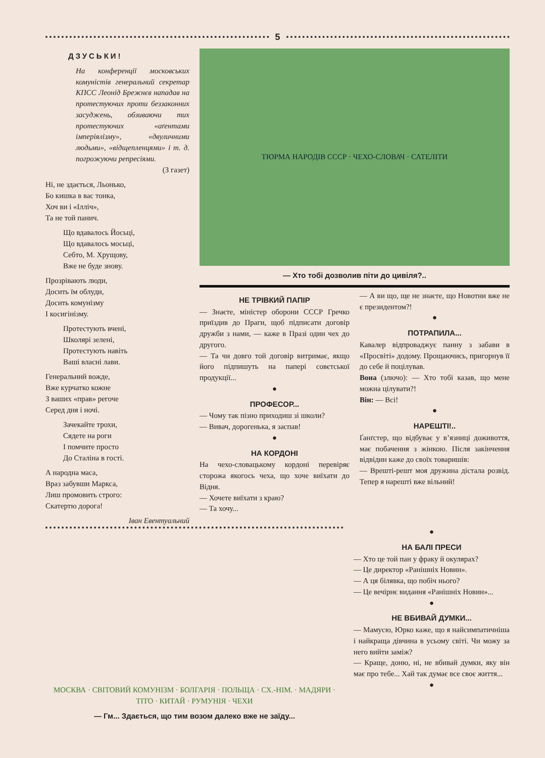5
ДЗУСЬКИ!
На конференції московських комуністів генеральний секретар КПСС Леонід Брежнєв нападав на протестуючих проти беззаконних засуджень, обзиваючи тих протестуючих «аґентами імперіялізму», «двуличними людьми», «відщепленцями» і т. д. погрожуючи репресіями.
(З газет)
Ні, не здається, Льонько,
Бо кишка в вас тонка,
Хоч ви і «Ілліч»,
Та не той панич.
Що вдавалось Йосьці,
Що вдавалось мосьці,
Себто, М. Хрущову,
Вже не буде знову.
Прозрівають люди,
Досить їм облуди,
Досить комунізму
І косигінізму.
Протестують вчені,
Школярі зелені,
Протестують навіть
Ваші власні лави.
Генеральний вожде,
Вже курчатко кожне
З ваших «прав» регоче
Серед дня і ночі.
Зачекайте трохи,
Сядете на роги
І помчите просто
До Сталіна в гості.
А народна маса,
Враз забувши Маркса,
Лиш промовить строго:
Скатертю дорога!
Іван Евентуальний
ТЮРМА НАРОДІВ СССР · ЧЕХО-СЛОВАЧ · САТЕЛІТИ
— Хто тобі дозволив піти до цивіля?..
НЕ ТРІВКИЙ ПАПІР
— Знаєте, міністер оборони СССР Гречко приїздив до Праги, щоб підписати договір дружби з нами, — каже в Празі один чех до другого.
— Та чи довго той договір витримає, якщо його підпишуть на папері совєтської продукції...
●
ПРОФЕСОР...
— Чому так пізно приходиш зі школи?
— Вивач, дорогенька, я заспав!
●
НА КОРДОНІ
На чехо-словацькому кордоні перевіряє сторожа якогось чеха, що хоче виїхати до Відня.
— Хочете виїхати з краю?
— Та хочу...
— А ви що, ще не знаєте, що Новотни вже не є президентом?!
●
ПОТРАПИЛА...
Кавалер відпроваджує панну з забави в «Просвіті» додому. Прощаючись, пригорнув її до себе й поцілував.
Вона (злючо): — Хто тобі казав, що мене можна цілувати?!
Він: — Всі!
●
НАРЕШТІ!..
Ґанґстер, що відбуває у в’язниці доживоття, має побачення з жінкою. Після закінчення відвідин каже до своїх товаришів:
— Врешті-решт моя дружина дістала розвід. Тепер я нарешті вже вільний!
МОСКВА · СВІТОВИЙ КОМУНІЗМ · БОЛГАРІЯ · ПОЛЬЩА · СХ.-НІМ. · МАДЯРИ · ТІТО · КИТАЙ · РУМУНІЯ · ЧЕХИ
— Гм... Здається, що тим возом далеко вже не заїду...
●
НА БАЛІ ПРЕСИ
— Хто це той пан у фраку й окулярах?
— Це директор «Ранішніх Новин».
— А ця білявка, що побіч нього?
— Це вечірнє видання «Ранішніх Новин»...
●
НЕ ВБИВАЙ ДУМКИ...
— Мамусю, Юрко каже, що я найсимпатичніша і найкраща дівчина в усьому світі. Чи можу за него вийти заміж?
— Краще, доню, ні, не вбивай думки, яку він має про тебе... Хай так думає все своє життя...
●